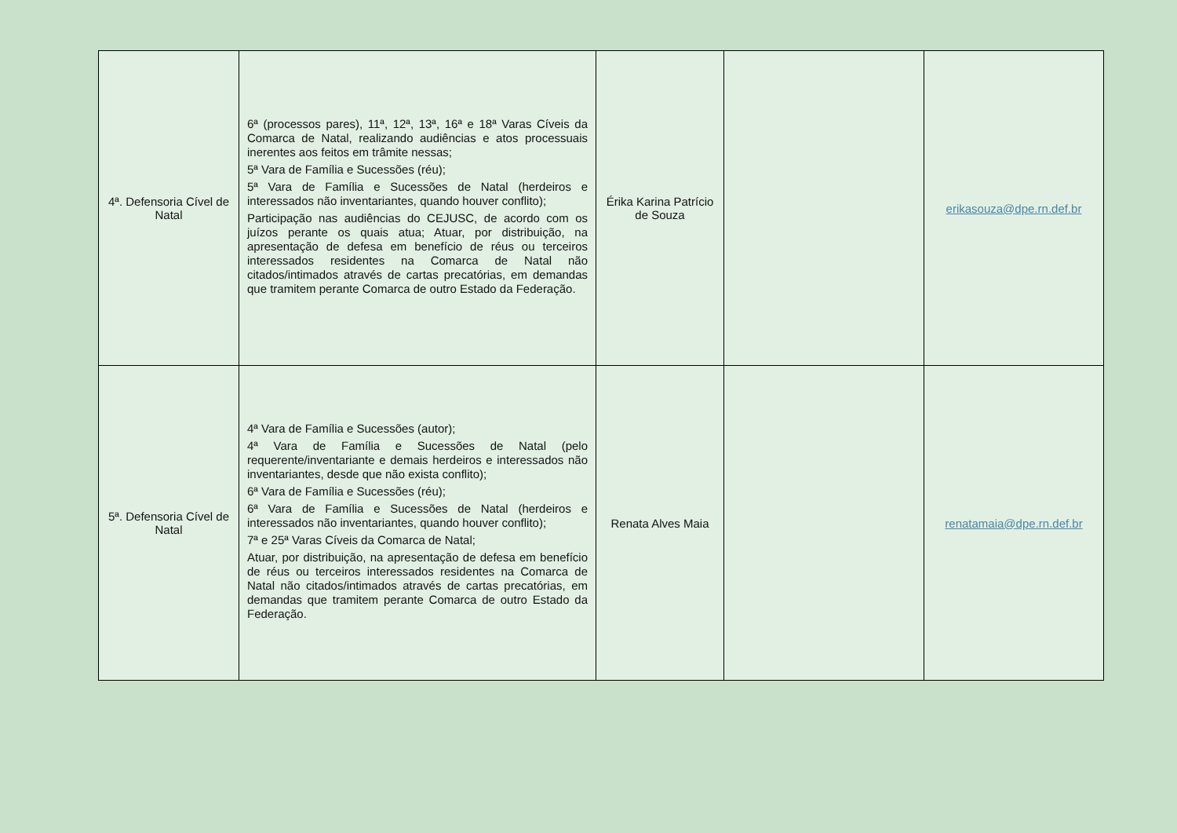| 4ª. Defensoria Cível de Natal | 6ª (processos pares), 11ª, 12ª, 13ª, 16ª e 18ª Varas Cíveis da Comarca de Natal, realizando audiências e atos processuais inerentes aos feitos em trâmite nessas; 5ª Vara de Família e Sucessões (réu); 5ª Vara de Família e Sucessões de Natal (herdeiros e interessados não inventariantes, quando houver conflito); Participação nas audiências do CEJUSC, de acordo com os juízos perante os quais atua; Atuar, por distribuição, na apresentação de defesa em benefício de réus ou terceiros interessados residentes na Comarca de Natal não citados/intimados através de cartas precatórias, em demandas que tramitem perante Comarca de outro Estado da Federação. | Érika Karina Patrício de Souza | | erikasouza@dpe.rn.def.br |
| 5ª. Defensoria Cível de Natal | 4ª Vara de Família e Sucessões (autor); 4ª Vara de Família e Sucessões de Natal (pelo requerente/inventariante e demais herdeiros e interessados não inventariantes, desde que não exista conflito); 6ª Vara de Família e Sucessões (réu); 6ª Vara de Família e Sucessões de Natal (herdeiros e interessados não inventariantes, quando houver conflito); 7ª e 25ª Varas Cíveis da Comarca de Natal; Atuar, por distribuição, na apresentação de defesa em benefício de réus ou terceiros interessados residentes na Comarca de Natal não citados/intimados através de cartas precatórias, em demandas que tramitem perante Comarca de outro Estado da Federação. | Renata Alves Maia | | renatamaia@dpe.rn.def.br |